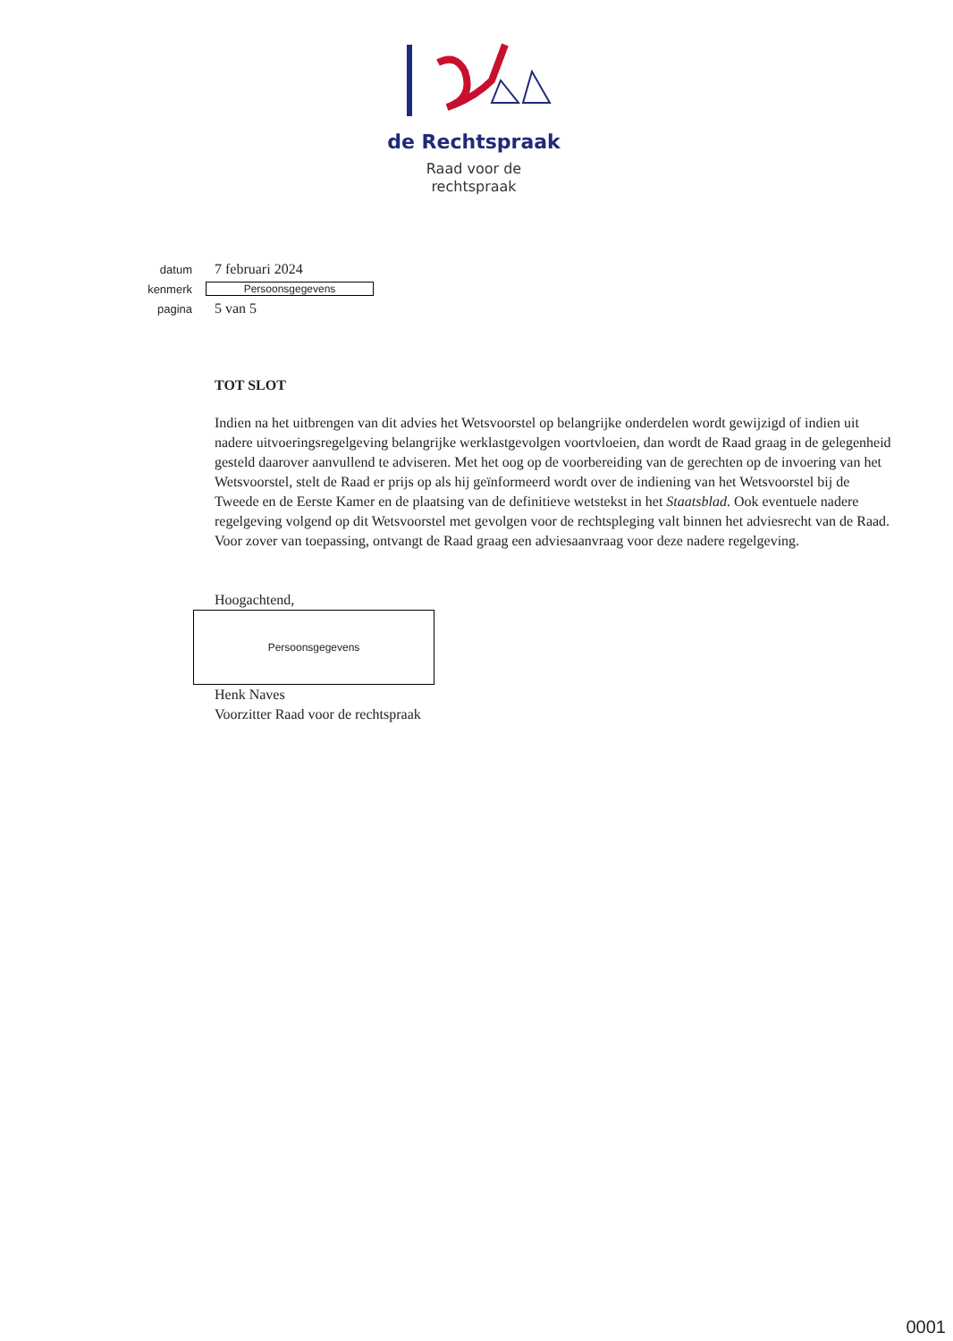de Rechtspraak
Raad voor de
rechtspraak
datum 7 februari 2024
kenmerk Persoonsgegevens
pagina 5 van 5
TOT SLOT
Indien na het uitbrengen van dit advies het Wetsvoorstel op belangrijke onderdelen wordt gewijzigd of indien uit nadere uitvoeringsregelgeving belangrijke werklastgevolgen voortvloeien, dan wordt de Raad graag in de gelegenheid gesteld daarover aanvullend te adviseren. Met het oog op de voorbereiding van de gerechten op de invoering van het Wetsvoorstel, stelt de Raad er prijs op als hij geïnformeerd wordt over de indiening van het Wetsvoorstel bij de Tweede en de Eerste Kamer en de plaatsing van de definitieve wetstekst in het Staatsblad. Ook eventuele nadere regelgeving volgend op dit Wetsvoorstel met gevolgen voor de rechtspleging valt binnen het adviesrecht van de Raad. Voor zover van toepassing, ontvangt de Raad graag een adviesaanvraag voor deze nadere regelgeving.
Hoogachtend,
Persoonsgegevens
Henk Naves
Voorzitter Raad voor de rechtspraak
0001